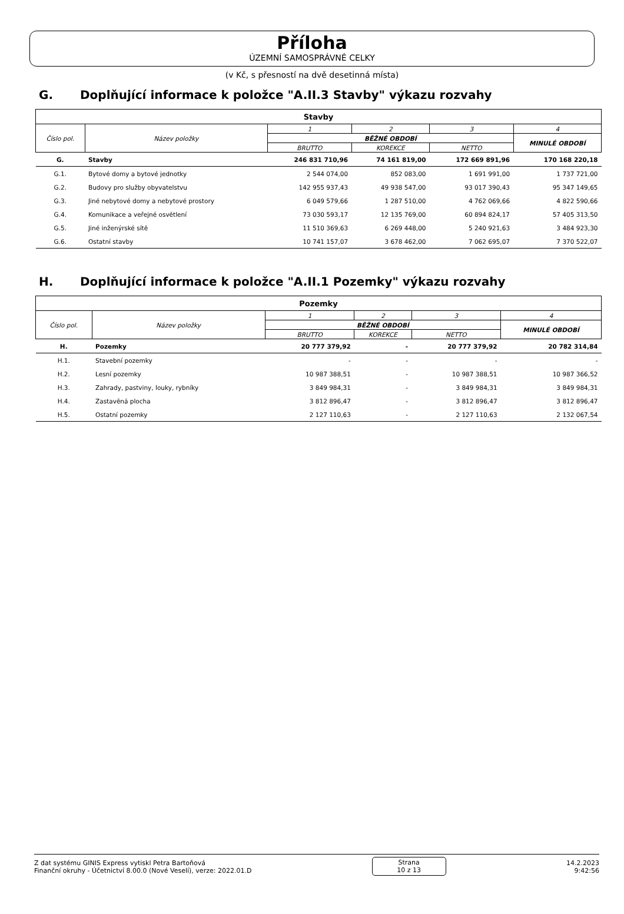Příloha
ÚZEMNÍ SAMOSPRÁVNÉ CELKY
(v Kč, s přesností na dvě desetinná místa)
G. Doplňující informace k položce "A.II.3 Stavby" výkazu rozvahy
| Stavby | | | | | |
| Číslo pol. | Název položky | 1 | 2 | 3 | 4 |
| | | BĚŽNÉ OBDOBÍ | | | MINULÉ OBDOBÍ |
| | | BRUTTO | KOREKCE | NETTO | |
| G. | Stavby | 246 831 710,96 | 74 161 819,00 | 172 669 891,96 | 170 168 220,18 |
| G.1. | Bytové domy a bytové jednotky | 2 544 074,00 | 852 083,00 | 1 691 991,00 | 1 737 721,00 |
| G.2. | Budovy pro služby obyvatelstvu | 142 955 937,43 | 49 938 547,00 | 93 017 390,43 | 95 347 149,65 |
| G.3. | Jiné nebytové domy a nebytové prostory | 6 049 579,66 | 1 287 510,00 | 4 762 069,66 | 4 822 590,66 |
| G.4. | Komunikace a veřejné osvětlení | 73 030 593,17 | 12 135 769,00 | 60 894 824,17 | 57 405 313,50 |
| G.5. | Jiné inženýrské sítě | 11 510 369,63 | 6 269 448,00 | 5 240 921,63 | 3 484 923,30 |
| G.6. | Ostatní stavby | 10 741 157,07 | 3 678 462,00 | 7 062 695,07 | 7 370 522,07 |
H. Doplňující informace k položce "A.II.1 Pozemky" výkazu rozvahy
| Pozemky | | | | | |
| Číslo pol. | Název položky | 1 | 2 | 3 | 4 |
| | | BĚŽNÉ OBDOBÍ | | | MINULÉ OBDOBÍ |
| | | BRUTTO | KOREKCE | NETTO | |
| H. | Pozemky | 20 777 379,92 | - | 20 777 379,92 | 20 782 314,84 |
| H.1. | Stavební pozemky | - | - | - | - |
| H.2. | Lesní pozemky | 10 987 388,51 | - | 10 987 388,51 | 10 987 366,52 |
| H.3. | Zahrady, pastviny, louky, rybníky | 3 849 984,31 | - | 3 849 984,31 | 3 849 984,31 |
| H.4. | Zastavěná plocha | 3 812 896,47 | - | 3 812 896,47 | 3 812 896,47 |
| H.5. | Ostatní pozemky | 2 127 110,63 | - | 2 127 110,63 | 2 132 067,54 |
Z dat systému GINIS Express vytiskl Petra Bartoňová
Finanční okruhy - Účetnictví 8.00.0 (Nové Veselí), verze: 2022.01.D
Strana
10 z 13
14.2.2023
9:42:56